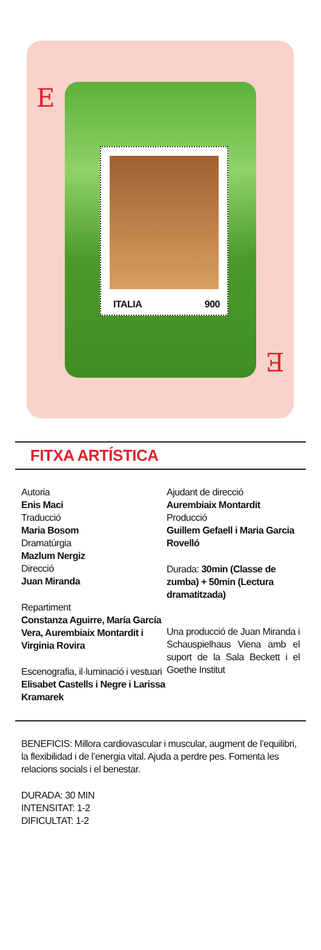E ITALIA 900
E
FITXA ARTÍSTICA
Autoria
Enis Maci
Traducció
Maria Bosom
Dramatúrgia
Mazlum Nergiz
Direcció
Juan Miranda
Repartiment
Constanza Aguirre, María García Vera, Aurembiaix Montardit i Virginia Rovira
Escenografia, il·luminació i vestuari
Elisabet Castells i Negre i Larissa Kramarek
Ajudant de direcció
Aurembiaix Montardit
Producció
Guillem Gefaell i Maria Garcia Rovelló
Durada: 30min (Classe de zumba) + 50min (Lectura dramatitzada)
Una producció de Juan Miranda i Schauspielhaus Viena amb el suport de la Sala Beckett i el Goethe Institut
BENEFICIS: Millora cardiovascular i muscular, augment de l’equilibri, la flexibilidad i de l’energia vital. Ajuda a perdre pes. Fomenta les relacions socials i el benestar.
DURADA: 30 MIN
INTENSITAT: 1-2
DIFICULTAT: 1-2